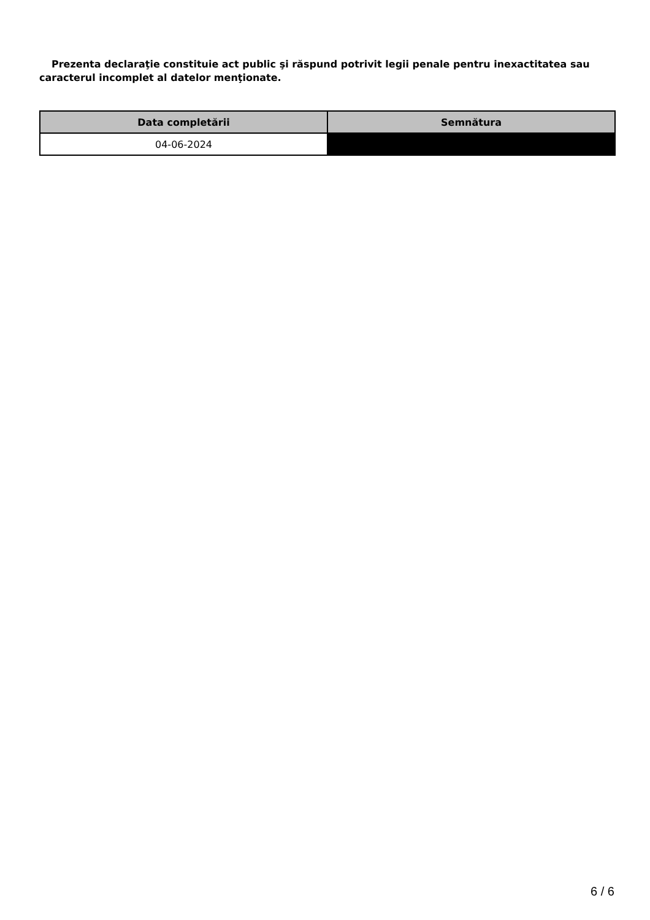Prezenta declaraţie constituie act public şi răspund potrivit legii penale pentru inexactitatea sau caracterul incomplet al datelor menţionate.
| Data completării | Semnătura |
| --- | --- |
| 04-06-2024 | |
6 / 6